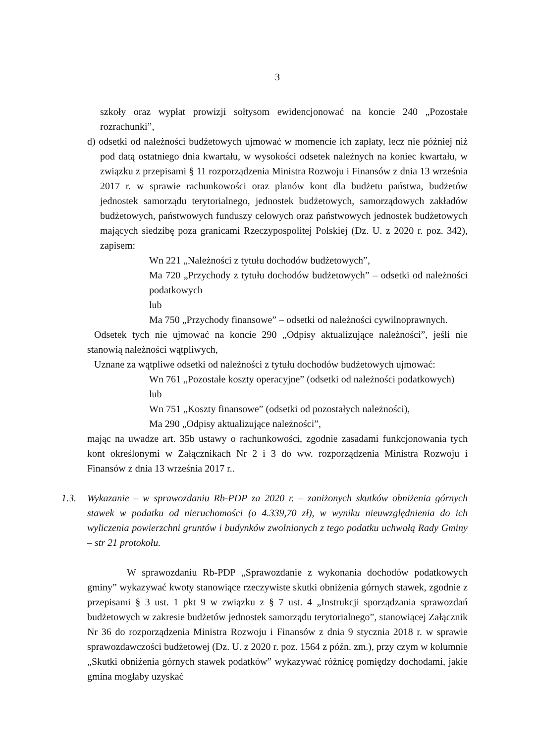3
szkoły oraz wypłat prowizji sołtysom ewidencjonować na koncie 240 „Pozostałe rozrachunki”,
d) odsetki od należności budżetowych ujmować w momencie ich zapłaty, lecz nie później niż pod datą ostatniego dnia kwartału, w wysokości odsetek należnych na koniec kwartału, w związku z przepisami § 11 rozporządzenia Ministra Rozwoju i Finansów z dnia 13 września 2017 r. w sprawie rachunkowości oraz planów kont dla budżetu państwa, budżetów jednostek samorządu terytorialnego, jednostek budżetowych, samorządowych zakładów budżetowych, państwowych funduszy celowych oraz państwowych jednostek budżetowych mających siedzibę poza granicami Rzeczypospolitej Polskiej (Dz. U. z 2020 r. poz. 342), zapisem:
Wn 221 „Należności z tytułu dochodów budżetowych”,
Ma 720 „Przychody z tytułu dochodów budżetowych” – odsetki od należności podatkowych
lub
Ma 750 „Przychody finansowe” – odsetki od należności cywilnoprawnych.
Odsetek tych nie ujmować na koncie 290 „Odpisy aktualizujące należności”, jeśli nie stanowią należności wątpliwych,
Uznane za wątpliwe odsetki od należności z tytułu dochodów budżetowych ujmować:
Wn 761 „Pozostałe koszty operacyjne” (odsetki od należności podatkowych)
lub
Wn 751 „Koszty finansowe” (odsetki od pozostałych należności),
Ma 290 „Odpisy aktualizujące należności”,
mając na uwadze art. 35b ustawy o rachunkowości, zgodnie zasadami funkcjonowania tych kont określonymi w Załącznikach Nr 2 i 3 do ww. rozporządzenia Ministra Rozwoju i Finansów z dnia 13 września 2017 r..
1.3. Wykazanie – w sprawozdaniu Rb-PDP za 2020 r. – zaniżonych skutków obniżenia górnych stawek w podatku od nieruchomości (o 4.339,70 zł), w wyniku nieuwzględnienia do ich wyliczenia powierzchni gruntów i budynków zwolnionych z tego podatku uchwałą Rady Gminy – str 21 protokołu.
W sprawozdaniu Rb-PDP „Sprawozdanie z wykonania dochodów podatkowych gminy” wykazywać kwoty stanowiące rzeczywiste skutki obniżenia górnych stawek, zgodnie z przepisami § 3 ust. 1 pkt 9 w związku z § 7 ust. 4 „Instrukcji sporządzania sprawozdań budżetowych w zakresie budżetów jednostek samorządu terytorialnego”, stanowiącej Załącznik Nr 36 do rozporządzenia Ministra Rozwoju i Finansów z dnia 9 stycznia 2018 r. w sprawie sprawozdawczości budżetowej (Dz. U. z 2020 r. poz. 1564 z późn. zm.), przy czym w kolumnie „Skutki obniżenia górnych stawek podatków” wykazywać różnicę pomiędzy dochodami, jakie gmina mogłaby uzyskać